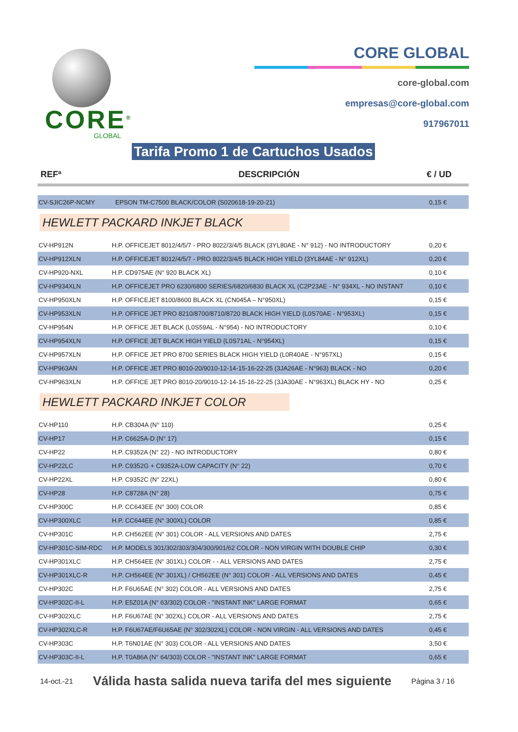CORE<sup>®</sup>
GLOBAL
CORE GLOBAL
core-global.com
empresas@core-global.com
917967011
Tarifa Promo 1 de Cartuchos Usados
| REFª | DESCRIPCIÓN | € / UD |
| --- | --- | --- |
| CV-SJIC26P-NCMY | EPSON TM-C7500 BLACK/COLOR (S020618-19-20-21) | 0,15 € |
HEWLETT PACKARD INKJET BLACK
| CV-HP912N | H.P. OFFICEJET 8012/4/5/7 - PRO 8022/3/4/5 BLACK (3YL80AE - N° 912) - NO INTRODUCTORY | 0,20 € |
| CV-HP912XLN | H.P. OFFICEJET 8012/4/5/7 - PRO 8022/3/4/5 BLACK HIGH YIELD (3YL84AE - N° 912XL) | 0,20 € |
| CV-HP920-NXL | H.P. CD975AE (N° 920 BLACK XL) | 0,10 € |
| CV-HP934XLN | H.P. OFFICEJET PRO 6230/6800 SERIES/6820/6830 BLACK XL (C2P23AE - N° 934XL - NO INSTANT | 0,10 € |
| CV-HP950XLN | H.P. OFFICEJET 8100/8600 BLACK XL (CN045A – N°950XL) | 0,15 € |
| CV-HP953XLN | H.P. OFFICE JET PRO 8210/8700/8710/8720 BLACK HIGH YIELD (L0S70AE - N°953XL) | 0,15 € |
| CV-HP954N | H.P. OFFICE JET BLACK (L0S59AL - N°954) - NO INTRODUCTORY | 0,10 € |
| CV-HP954XLN | H.P. OFFICE JET BLACK HIGH YIELD (L0S71AL - N°954XL) | 0,15 € |
| CV-HP957XLN | H.P. OFFICE JET PRO 8700 SERIES BLACK HIGH YIELD (L0R40AE - N°957XL) | 0,15 € |
| CV-HP963AN | H.P. OFFICE JET PRO 8010-20/9010-12-14-15-16-22-25 (3JA26AE - N°963) BLACK - NO | 0,20 € |
| CV-HP963XLN | H.P. OFFICE JET PRO 8010-20/9010-12-14-15-16-22-25 (3JA30AE - N°963XL) BLACK HY - NO | 0,25 € |
HEWLETT PACKARD INKJET COLOR
| CV-HP110 | H.P. CB304A (N° 110) | 0,25 € |
| CV-HP17 | H.P. C6625A-D (N° 17) | 0,15 € |
| CV-HP22 | H.P. C9352A (N° 22) - NO INTRODUCTORY | 0,80 € |
| CV-HP22LC | H.P. C9352G + C9352A-LOW CAPACITY (N° 22) | 0,70 € |
| CV-HP22XL | H.P. C9352C (N° 22XL) | 0,80 € |
| CV-HP28 | H.P. C8728A (N° 28) | 0,75 € |
| CV-HP300C | H.P. CC643EE (N° 300) COLOR | 0,85 € |
| CV-HP300XLC | H.P. CC644EE (N° 300XL) COLOR | 0,85 € |
| CV-HP301C | H.P. CH562EE (N° 301) COLOR - ALL VERSIONS AND DATES | 2,75 € |
| CV-HP301C-SIM-RDC | H.P. MODELS 301/302/303/304/300/901/62 COLOR - NON VIRGIN WITH DOUBLE CHIP | 0,30 € |
| CV-HP301XLC | H.P. CH564EE (N° 301XL) COLOR - - ALL VERSIONS AND DATES | 2,75 € |
| CV-HP301XLC-R | H.P. CH564EE (N° 301XL) / CH562EE (N° 301) COLOR - ALL VERSIONS AND DATES | 0,45 € |
| CV-HP302C | H.P. F6U65AE (N° 302) COLOR - ALL VERSIONS AND DATES | 2,75 € |
| CV-HP302C-II-L | H.P. E5Z01A (N° 63/302) COLOR - "INSTANT INK" LARGE FORMAT | 0,65 € |
| CV-HP302XLC | H.P. F6U67AE (N° 302XL) COLOR - ALL VERSIONS AND DATES | 2,75 € |
| CV-HP302XLC-R | H.P. F6U67AE/F6U65AE (N° 302/302XL) COLOR - NON VIRGIN - ALL VERSIONS AND DATES | 0,45 € |
| CV-HP303C | H.P. T6N01AE (N° 303) COLOR - ALL VERSIONS AND DATES | 3,50 € |
| CV-HP303C-II-L | H.P. T0A86A (N° 64/303) COLOR - "INSTANT INK" LARGE FORMAT | 0,65 € |
14-oct.-21 Válida hasta salida nueva tarifa del mes siguiente Página 3 / 16